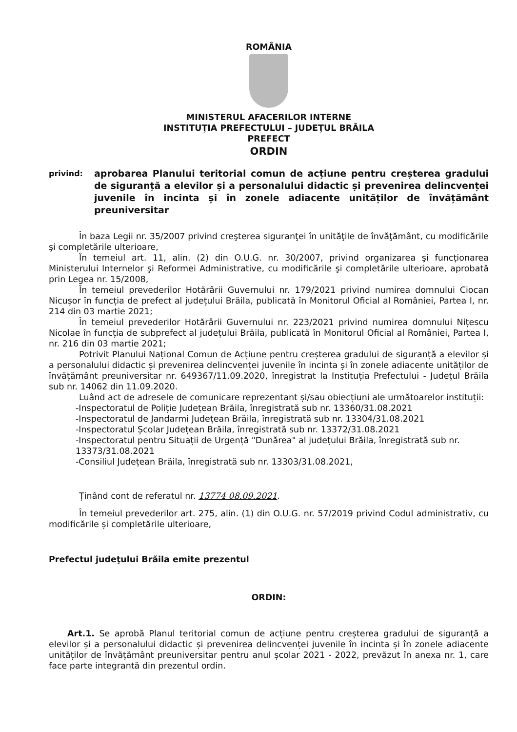ROMÂNIA
MINISTERUL AFACERILOR INTERNE
INSTITUŢIA PREFECTULUI – JUDEŢUL BRĂILA
PREFECT
ORDIN
privind:
aprobarea Planului teritorial comun de acțiune pentru creșterea gradului de siguranță a elevilor și a personalului didactic și prevenirea delincvenței juvenile în incinta și în zonele adiacente unităților de învățământ preuniversitar
În baza Legii nr. 35/2007 privind creşterea siguranţei în unităţile de învăţământ, cu modificările şi completările ulterioare,
În temeiul art. 11, alin. (2) din O.U.G. nr. 30/2007, privind organizarea şi funcţionarea Ministerului Internelor şi Reformei Administrative, cu modificările şi completările ulterioare, aprobată prin Legea nr. 15/2008,
În temeiul prevederilor Hotărârii Guvernului nr. 179/2021 privind numirea domnului Ciocan Nicușor în funcția de prefect al județului Brăila, publicată în Monitorul Oficial al României, Partea I, nr. 214 din 03 martie 2021;
În temeiul prevederilor Hotărârii Guvernului nr. 223/2021 privind numirea domnului Nițescu Nicolae în funcția de subprefect al județului Brăila, publicată în Monitorul Oficial al României, Partea I, nr. 216 din 03 martie 2021;
Potrivit Planului Național Comun de Acțiune pentru creșterea gradului de siguranță a elevilor și a personalului didactic și prevenirea delincvenței juvenile în incinta și în zonele adiacente unităților de învățământ preuniversitar nr. 649367/11.09.2020, înregistrat la Instituția Prefectului - Județul Brăila sub nr. 14062 din 11.09.2020.
Luând act de adresele de comunicare reprezentant și/sau obiecțiuni ale următoarelor instituții:
-Inspectoratul de Poliție Județean Brăila, înregistrată sub nr. 13360/31.08.2021
-Inspectoratul de Jandarmi Județean Brăila, înregistrată sub nr. 13304/31.08.2021
-Inspectoratul Școlar Județean Brăila, înregistrată sub nr. 13372/31.08.2021
-Inspectoratul pentru Situații de Urgență "Dunărea" al județului Brăila, înregistrată sub nr. 13373/31.08.2021
-Consiliul Județean Brăila, înregistrată sub nr. 13303/31.08.2021,
Ținând cont de referatul nr. 13774 08.09.2021.
În temeiul prevederilor art. 275, alin. (1) din O.U.G. nr. 57/2019 privind Codul administrativ, cu modificările și completările ulterioare,
Prefectul judeţului Brăila emite prezentul
ORDIN:
Art.1. Se aprobă Planul teritorial comun de acțiune pentru creșterea gradului de siguranță a elevilor și a personalului didactic și prevenirea delincvenței juvenile în incinta și în zonele adiacente unităților de învățământ preuniversitar pentru anul școlar 2021 - 2022, prevăzut în anexa nr. 1, care face parte integrantă din prezentul ordin.